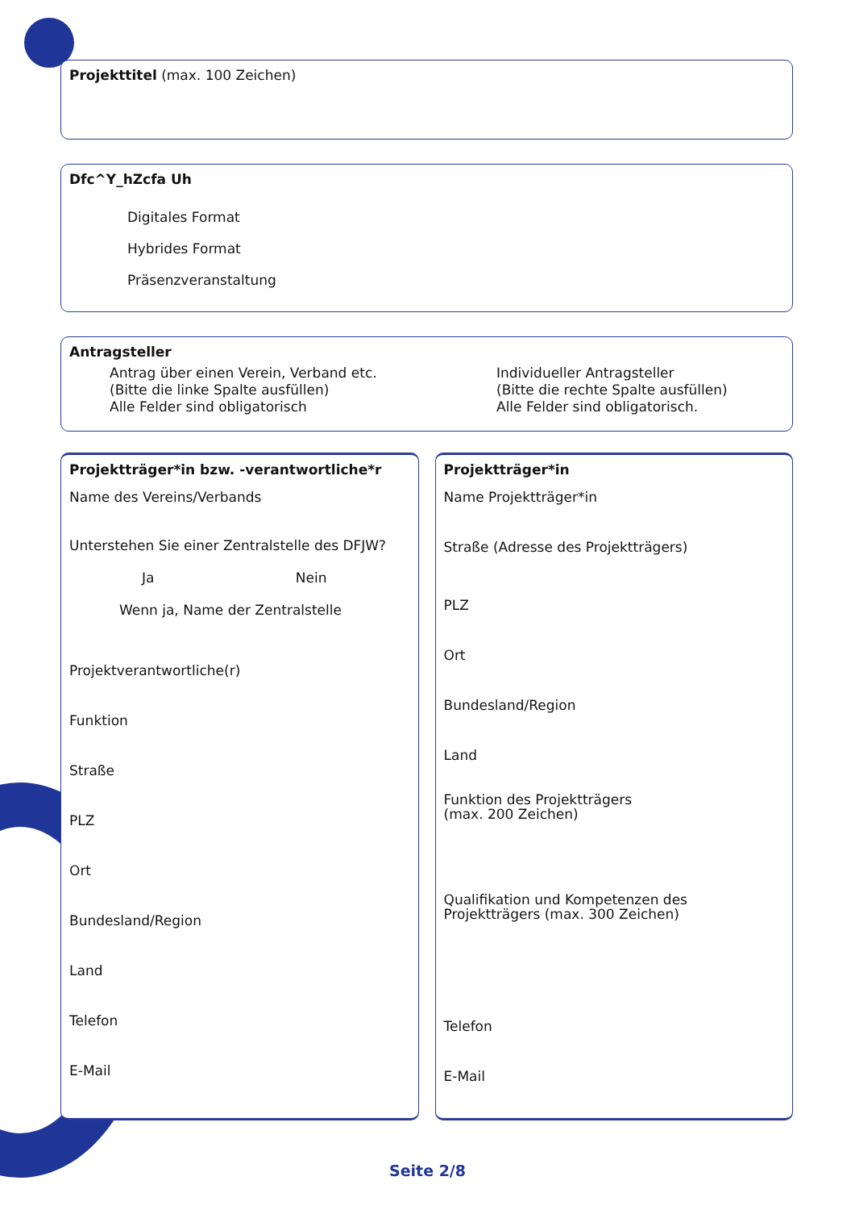Projekttitel (max. 100 Zeichen)
Dfc^Y_hZcfa Uh
Digitales Format
Hybrides Format
Präsenzveranstaltung
Antragsteller
Antrag über einen Verein, Verband etc.
(Bitte die linke Spalte ausfüllen)
Alle Felder sind obligatorisch
Individueller Antragsteller
(Bitte die rechte Spalte ausfüllen)
Alle Felder sind obligatorisch.
Projektträger*in bzw. -verantwortliche*r
Name des Vereins/Verbands
Unterstehen Sie einer Zentralstelle des DFJW?
Ja Nein
Wenn ja, Name der Zentralstelle
Projektverantwortliche(r)
Funktion
Straße
PLZ
Ort
Bundesland/Region
Land
Telefon
E-Mail
Projektträger*in
Name Projektträger*in
Straße (Adresse des Projektträgers)
PLZ
Ort
Bundesland/Region
Land
Funktion des Projektträgers
(max. 200 Zeichen)
Qualifikation und Kompetenzen des
Projektträgers (max. 300 Zeichen)
Telefon
E-Mail
Seite 2/8